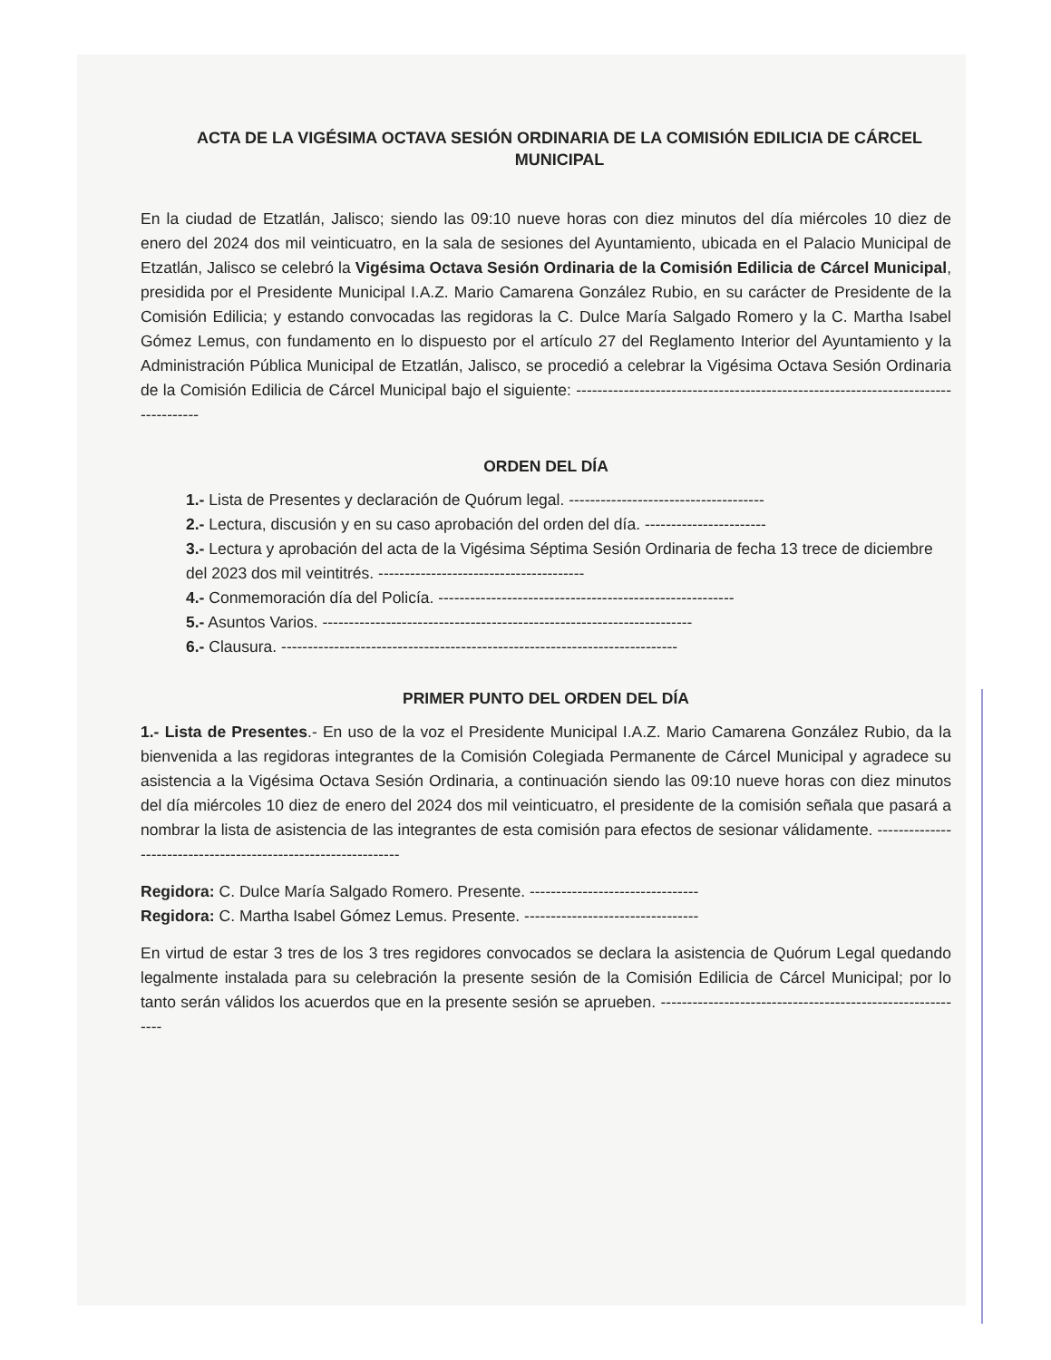ACTA DE LA VIGÉSIMA OCTAVA SESIÓN ORDINARIA DE LA COMISIÓN EDILICIA DE CÁRCEL MUNICIPAL
En la ciudad de Etzatlán, Jalisco; siendo las 09:10 nueve horas con diez minutos del día miércoles 10 diez de enero del 2024 dos mil veinticuatro, en la sala de sesiones del Ayuntamiento, ubicada en el Palacio Municipal de Etzatlán, Jalisco se celebró la Vigésima Octava Sesión Ordinaria de la Comisión Edilicia de Cárcel Municipal, presidida por el Presidente Municipal I.A.Z. Mario Camarena González Rubio, en su carácter de Presidente de la Comisión Edilicia; y estando convocadas las regidoras la C. Dulce María Salgado Romero y la C. Martha Isabel Gómez Lemus, con fundamento en lo dispuesto por el artículo 27 del Reglamento Interior del Ayuntamiento y la Administración Pública Municipal de Etzatlán, Jalisco, se procedió a celebrar la Vigésima Octava Sesión Ordinaria de la Comisión Edilicia de Cárcel Municipal bajo el siguiente: ----------------------------------------------------------------------------------
ORDEN DEL DÍA
1.- Lista de Presentes y declaración de Quórum legal. -------------------------------------
2.- Lectura, discusión y en su caso aprobación del orden del día. -----------------------
3.- Lectura y aprobación del acta de la Vigésima Séptima Sesión Ordinaria de fecha 13 trece de diciembre del 2023 dos mil veintitrés. ---------------------------------------
4.- Conmemoración día del Policía. --------------------------------------------------------
5.- Asuntos Varios. ----------------------------------------------------------------------
6.- Clausura. ---------------------------------------------------------------------------
PRIMER PUNTO DEL ORDEN DEL DÍA
1.- Lista de Presentes.- En uso de la voz el Presidente Municipal I.A.Z. Mario Camarena González Rubio, da la bienvenida a las regidoras integrantes de la Comisión Colegiada Permanente de Cárcel Municipal y agradece su asistencia a la Vigésima Octava Sesión Ordinaria, a continuación siendo las 09:10 nueve horas con diez minutos del día miércoles 10 diez de enero del 2024 dos mil veinticuatro, el presidente de la comisión señala que pasará a nombrar la lista de asistencia de las integrantes de esta comisión para efectos de sesionar válidamente. ---------------------------------------------------------------
Regidora: C. Dulce María Salgado Romero. Presente. --------------------------------
Regidora: C. Martha Isabel Gómez Lemus. Presente. ---------------------------------
En virtud de estar 3 tres de los 3 tres regidores convocados se declara la asistencia de Quórum Legal quedando legalmente instalada para su celebración la presente sesión de la Comisión Edilicia de Cárcel Municipal; por lo tanto serán válidos los acuerdos que en la presente sesión se aprueben. -----------------------------------------------------------